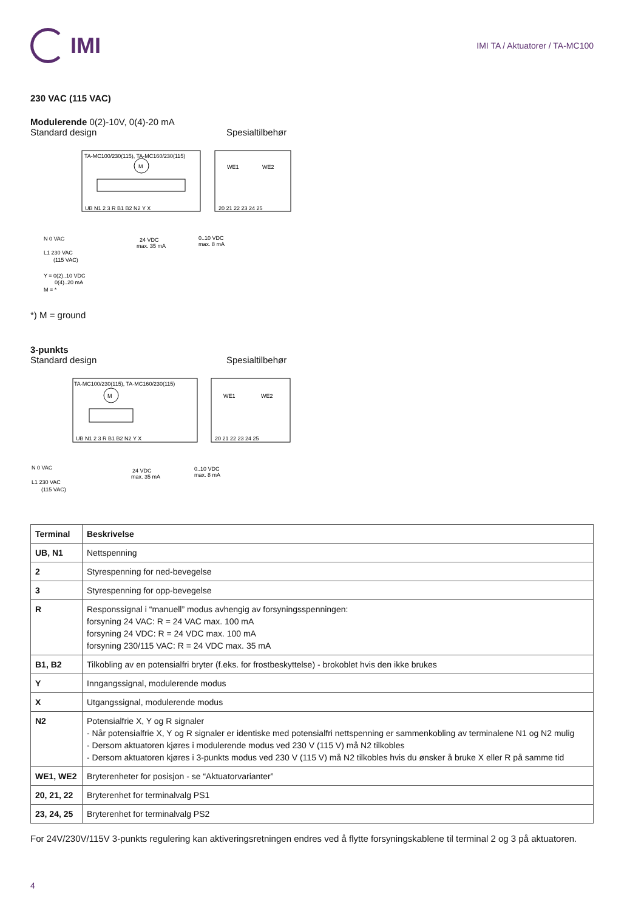IMI
IMI TA / Aktuatorer / TA-MC100
230 VAC (115 VAC)
Modulerende 0(2)-10V, 0(4)-20 mA
Standard design Spesialtilbehør
TA-MC100/230(115), TA-MC160/230(115)
M
UB N1 2 3 R B1 B2 N2 Y X
WE1
WE2
20 21 22 23 24 25
N 0 VAC
L1 230 VAC
(115 VAC)
24 VDC
max. 35 mA
0..10 VDC
max. 8 mA
Y = 0(2)..10 VDC
0(4)..20 mA
M = *
*) M = ground
3-punkts
Standard design Spesialtilbehør
TA-MC100/230(115), TA-MC160/230(115)
M
UB N1 2 3 R B1 B2 N2 Y X
WE1
WE2
20 21 22 23 24 25
N 0 VAC
L1 230 VAC
(115 VAC)
24 VDC
max. 35 mA
0..10 VDC
max. 8 mA
| Terminal | Beskrivelse |
| --- | --- |
| UB, N1 | Nettspenning |
| 2 | Styrespenning for ned-bevegelse |
| 3 | Styrespenning for opp-bevegelse |
| R | Responssignal i “manuell” modus avhengig av forsyningsspenningen: forsyning 24 VAC: R = 24 VAC max. 100 mA forsyning 24 VDC: R = 24 VDC max. 100 mA forsyning 230/115 VAC: R = 24 VDC max. 35 mA |
| B1, B2 | Tilkobling av en potensialfri bryter (f.eks. for frostbeskyttelse) - brokoblet hvis den ikke brukes |
| Y | Inngangssignal, modulerende modus |
| X | Utgangssignal, modulerende modus |
| N2 | Potensialfrie X, Y og R signaler - Når potensialfrie X, Y og R signaler er identiske med potensialfri nettspenning er sammenkobling av terminalene N1 og N2 mulig - Dersom aktuatoren kjøres i modulerende modus ved 230 V (115 V) må N2 tilkobles - Dersom aktuatoren kjøres i 3-punkts modus ved 230 V (115 V) må N2 tilkobles hvis du ønsker å bruke X eller R på samme tid |
| WE1, WE2 | Bryterenheter for posisjon - se “Aktuatorvarianter” |
| 20, 21, 22 | Bryterenhet for terminalvalg PS1 |
| 23, 24, 25 | Bryterenhet for terminalvalg PS2 |
For 24V/230V/115V 3-punkts regulering kan aktiveringsretningen endres ved å flytte forsyningskablene til terminal 2 og 3 på aktuatoren.
4